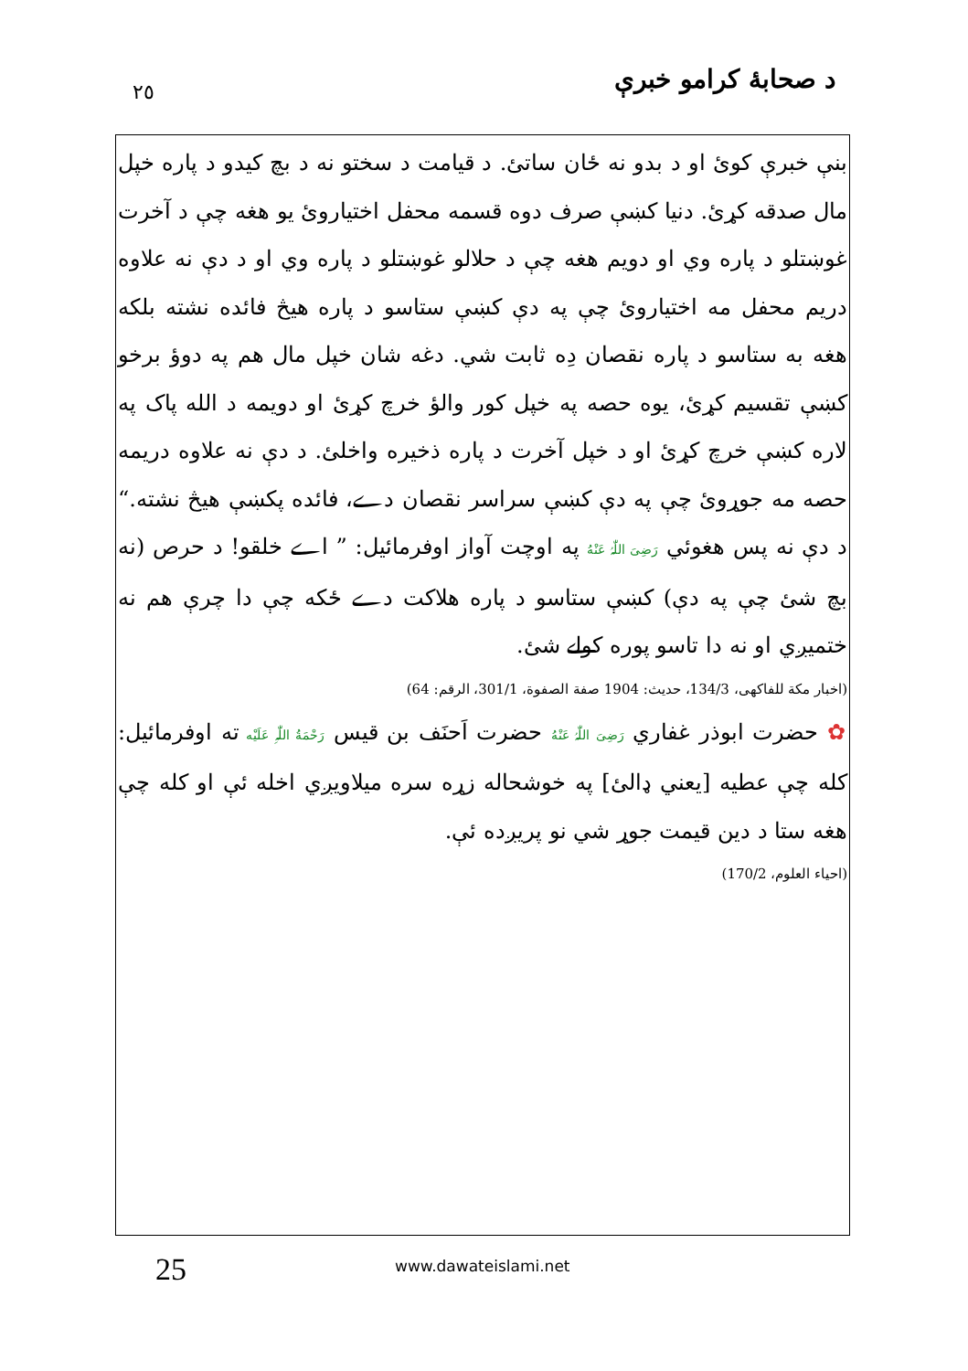د صحابهٔ کرامو خبرې
٢٥
بنې خبرې کوئ او د بدو نه ځان ساتئ. د قيامت د سختو نه د بچ کيدو د پاره خپل مال صدقه کړئ. دنيا کښې صرف دوه قسمه محفل اختياروئ يو هغه چې د آخرت غوښتلو د پاره وي او دويم هغه چې د حلالو غوښتلو د پاره وي او د دې نه علاوه دريم محفل مه اختياروئ چې په دې کښې ستاسو د پاره هيڅ فائده نشته بلکه هغه به ستاسو د پاره نقصان دِه ثابت شي. دغه شان خپل مال هم په دوؤ برخو کښې تقسيم کړئ، يوه حصه په خپل کور والؤ خرچ کړئ او دويمه د الله پاک په لاره کښې خرچ کړئ او د خپل آخرت د پاره ذخيره واخلئ. د دې نه علاوه دريمه حصه مه جوړوئ چې په دې کښې سراسر نقصان دے، فائده پکښې هيڅ نشته.“ د دې نه پس هغوئي رَضِیَ اللّٰہُ عَنْهُ په اوچت آواز اوفرمائيل: ” اے خلقو! د حرص (نه بچ شئ چې په دې) کښې ستاسو د پاره هلاکت دے ځکه چې دا چرې هم نه ختميږي او نه دا تاسو پوره کولے شئ.
(اخبار مکة للفاکهی، 134/3، حديث: 1904 صفة الصفوة، 301/1، الرقم: 64)
✿ حضرت ابوذر غفاري رَضِیَ اللّٰہُ عَنْهُ حضرت اَحنَف بن قيس رَحْمَةُ اللّٰہِ عَلَيْه ته اوفرمائيل: کله چې عطيه [يعني ډالئ] په خوشحاله زړه سره ميلاويږي اخله ئې او کله چې هغه ستا د دين قيمت جوړ شي نو پريږده ئې.
(احياء العلوم، 170/2)
25 www.dawateislami.net